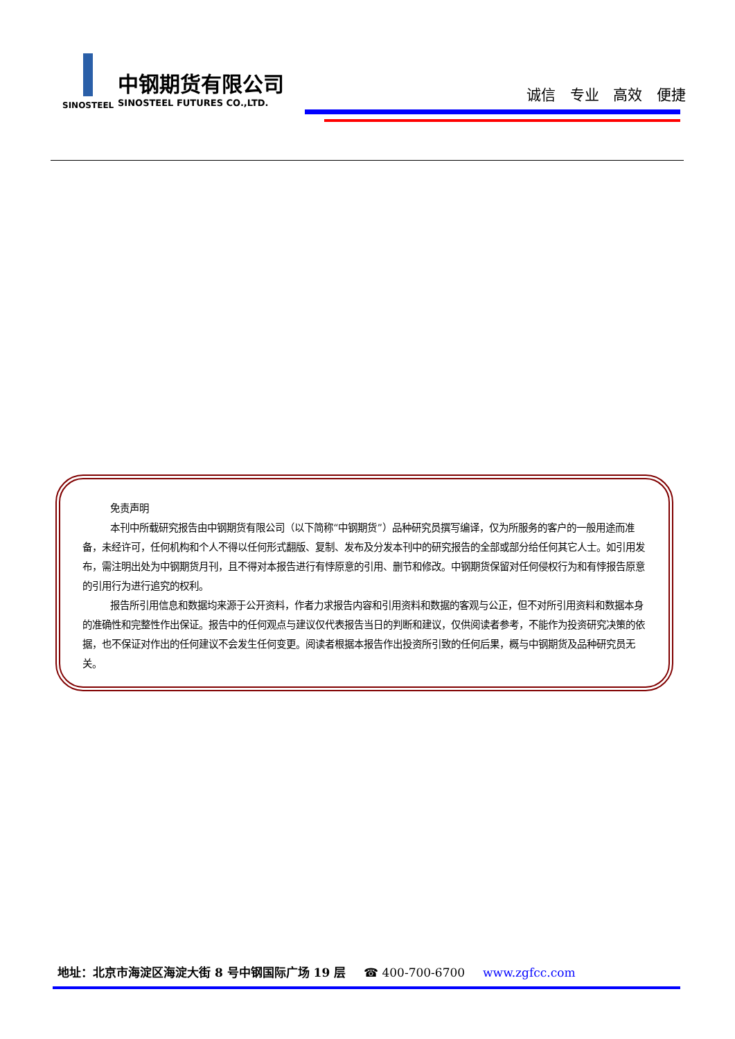中钢期货有限公司
SINOSTEEL SINOSTEEL FUTURES CO.,LTD.
诚信 专业 高效 便捷
免责声明
本刊中所载研究报告由中钢期货有限公司（以下简称“中钢期货”）品种研究员撰写编译，仅为所服务的客户的一般用途而准备，未经许可，任何机构和个人不得以任何形式翻版、复制、发布及分发本刊中的研究报告的全部或部分给任何其它人士。如引用发布，需注明出处为中钢期货月刊，且不得对本报告进行有悖原意的引用、删节和修改。中钢期货保留对任何侵权行为和有悖报告原意的引用行为进行追究的权利。
报告所引用信息和数据均来源于公开资料，作者力求报告内容和引用资料和数据的客观与公正，但不对所引用资料和数据本身的准确性和完整性作出保证。报告中的任何观点与建议仅代表报告当日的判断和建议，仅供阅读者参考，不能作为投资研究决策的依据，也不保证对作出的任何建议不会发生任何变更。阅读者根据本报告作出投资所引致的任何后果，概与中钢期货及品种研究员无关。
地址：北京市海淀区海淀大街 8 号中钢国际广场 19 层 ☎ 400-700-6700 www.zgfcc.com